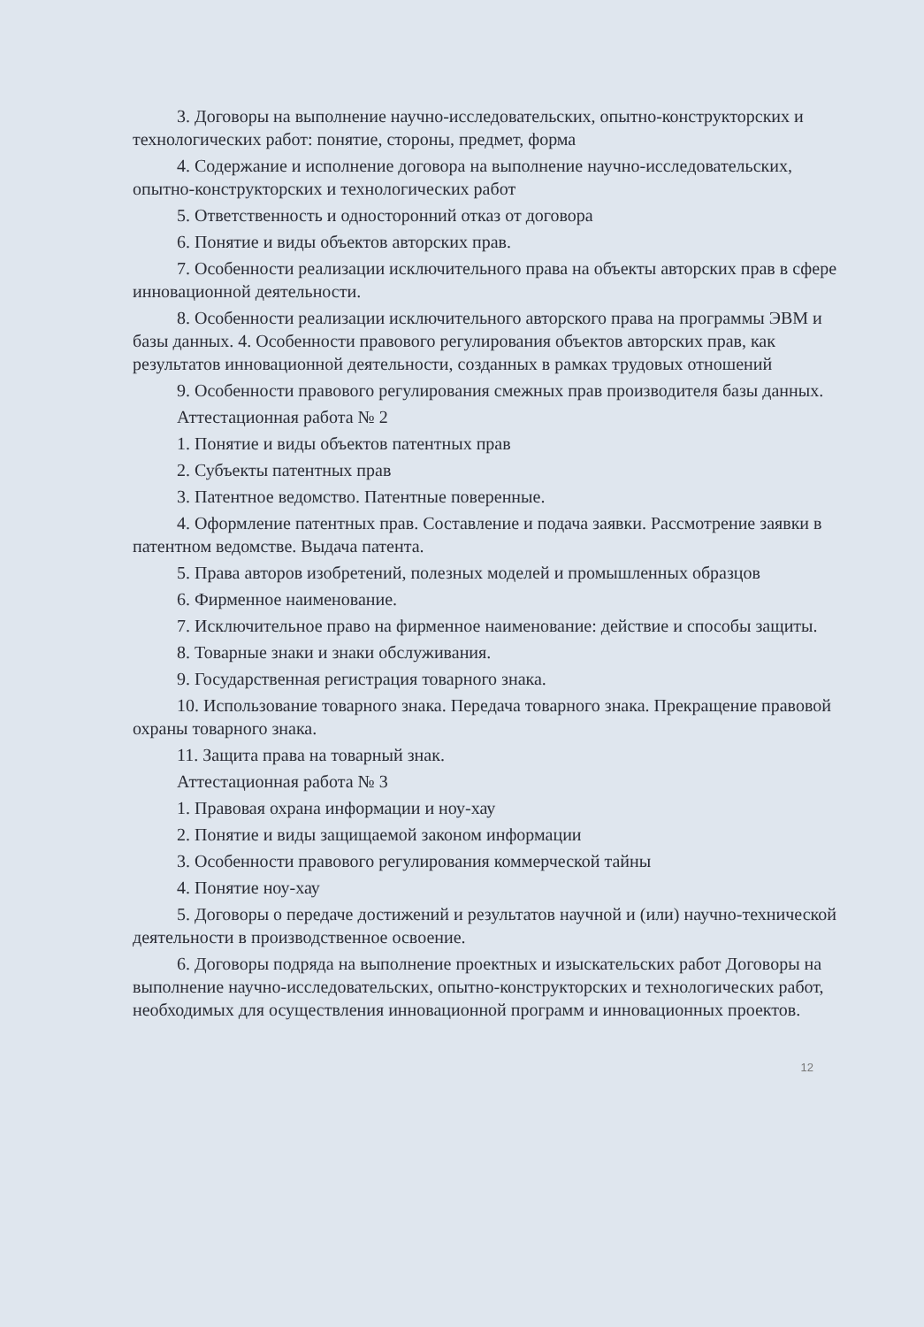3. Договоры на выполнение научно-исследовательских, опытно-конструкторских и технологических работ: понятие, стороны, предмет, форма
4. Содержание и исполнение договора на выполнение научно-исследовательских, опытно-конструкторских и технологических работ
5. Ответственность и односторонний отказ от договора
6. Понятие и виды объектов авторских прав.
7. Особенности реализации исключительного права на объекты авторских прав в сфере инновационной деятельности.
8. Особенности реализации исключительного авторского права на программы ЭВМ и базы данных. 4. Особенности правового регулирования объектов авторских прав, как результатов инновационной деятельности, созданных в рамках трудовых отношений
9. Особенности правового регулирования смежных прав производителя базы данных.
Аттестационная работа № 2
1. Понятие и виды объектов патентных прав
2. Субъекты патентных прав
3. Патентное ведомство. Патентные поверенные.
4. Оформление патентных прав. Составление и подача заявки. Рассмотрение заявки в патентном ведомстве. Выдача патента.
5. Права авторов изобретений, полезных моделей и промышленных образцов
6. Фирменное наименование.
7. Исключительное право на фирменное наименование: действие и способы защиты.
8. Товарные знаки и знаки обслуживания.
9. Государственная регистрация товарного знака.
10. Использование товарного знака. Передача товарного знака. Прекращение правовой охраны товарного знака.
11. Защита права на товарный знак.
Аттестационная работа № 3
1. Правовая охрана информации и ноу-хау
2. Понятие и виды защищаемой законом информации
3. Особенности правового регулирования коммерческой тайны
4. Понятие ноу-хау
5. Договоры о передаче достижений и результатов научной и (или) научно-технической деятельности в производственное освоение.
6. Договоры подряда на выполнение проектных и изыскательских работ Договоры на выполнение научно-исследовательских, опытно-конструкторских и технологических работ, необходимых для осуществления инновационной программ и инновационных проектов.
12